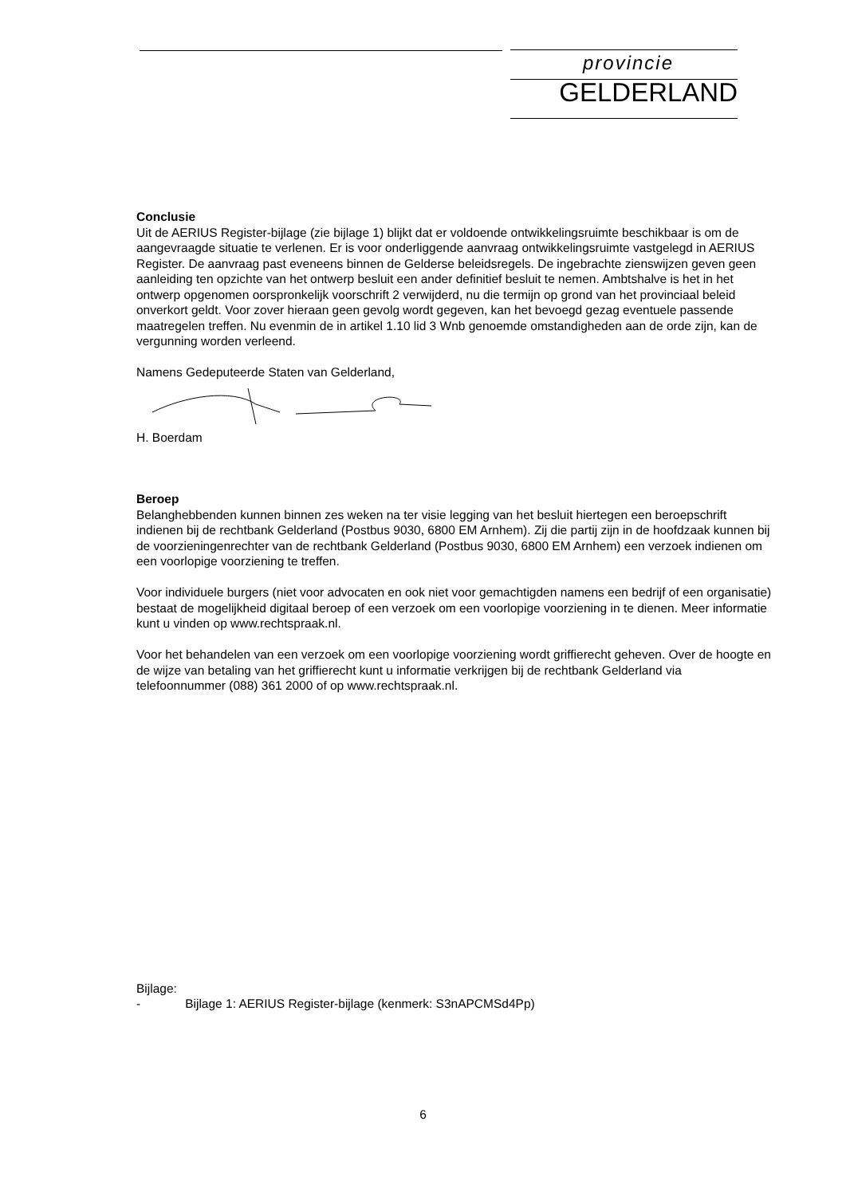provincie
GELDERLAND
Conclusie
Uit de AERIUS Register-bijlage (zie bijlage 1) blijkt dat er voldoende ontwikkelingsruimte beschikbaar is om de aangevraagde situatie te verlenen. Er is voor onderliggende aanvraag ontwikkelingsruimte vastgelegd in AERIUS Register. De aanvraag past eveneens binnen de Gelderse beleidsregels. De ingebrachte zienswijzen geven geen aanleiding ten opzichte van het ontwerp besluit een ander definitief besluit te nemen. Ambtshalve is het in het ontwerp opgenomen oorspronkelijk voorschrift 2 verwijderd, nu die termijn op grond van het provinciaal beleid onverkort geldt. Voor zover hieraan geen gevolg wordt gegeven, kan het bevoegd gezag eventuele passende maatregelen treffen. Nu evenmin de in artikel 1.10 lid 3 Wnb genoemde omstandigheden aan de orde zijn, kan de vergunning worden verleend.
Namens Gedeputeerde Staten van Gelderland,
H. Boerdam
Beroep
Belanghebbenden kunnen binnen zes weken na ter visie legging van het besluit hiertegen een beroepschrift indienen bij de rechtbank Gelderland (Postbus 9030, 6800 EM Arnhem). Zij die partij zijn in de hoofdzaak kunnen bij de voorzieningenrechter van de rechtbank Gelderland (Postbus 9030, 6800 EM Arnhem) een verzoek indienen om een voorlopige voorziening te treffen.
Voor individuele burgers (niet voor advocaten en ook niet voor gemachtigden namens een bedrijf of een organisatie) bestaat de mogelijkheid digitaal beroep of een verzoek om een voorlopige voorziening in te dienen. Meer informatie kunt u vinden op www.rechtspraak.nl.
Voor het behandelen van een verzoek om een voorlopige voorziening wordt griffierecht geheven. Over de hoogte en de wijze van betaling van het griffierecht kunt u informatie verkrijgen bij de rechtbank Gelderland via telefoonnummer (088) 361 2000 of op www.rechtspraak.nl.
Bijlage:
- Bijlage 1: AERIUS Register-bijlage (kenmerk: S3nAPCMSd4Pp)
6